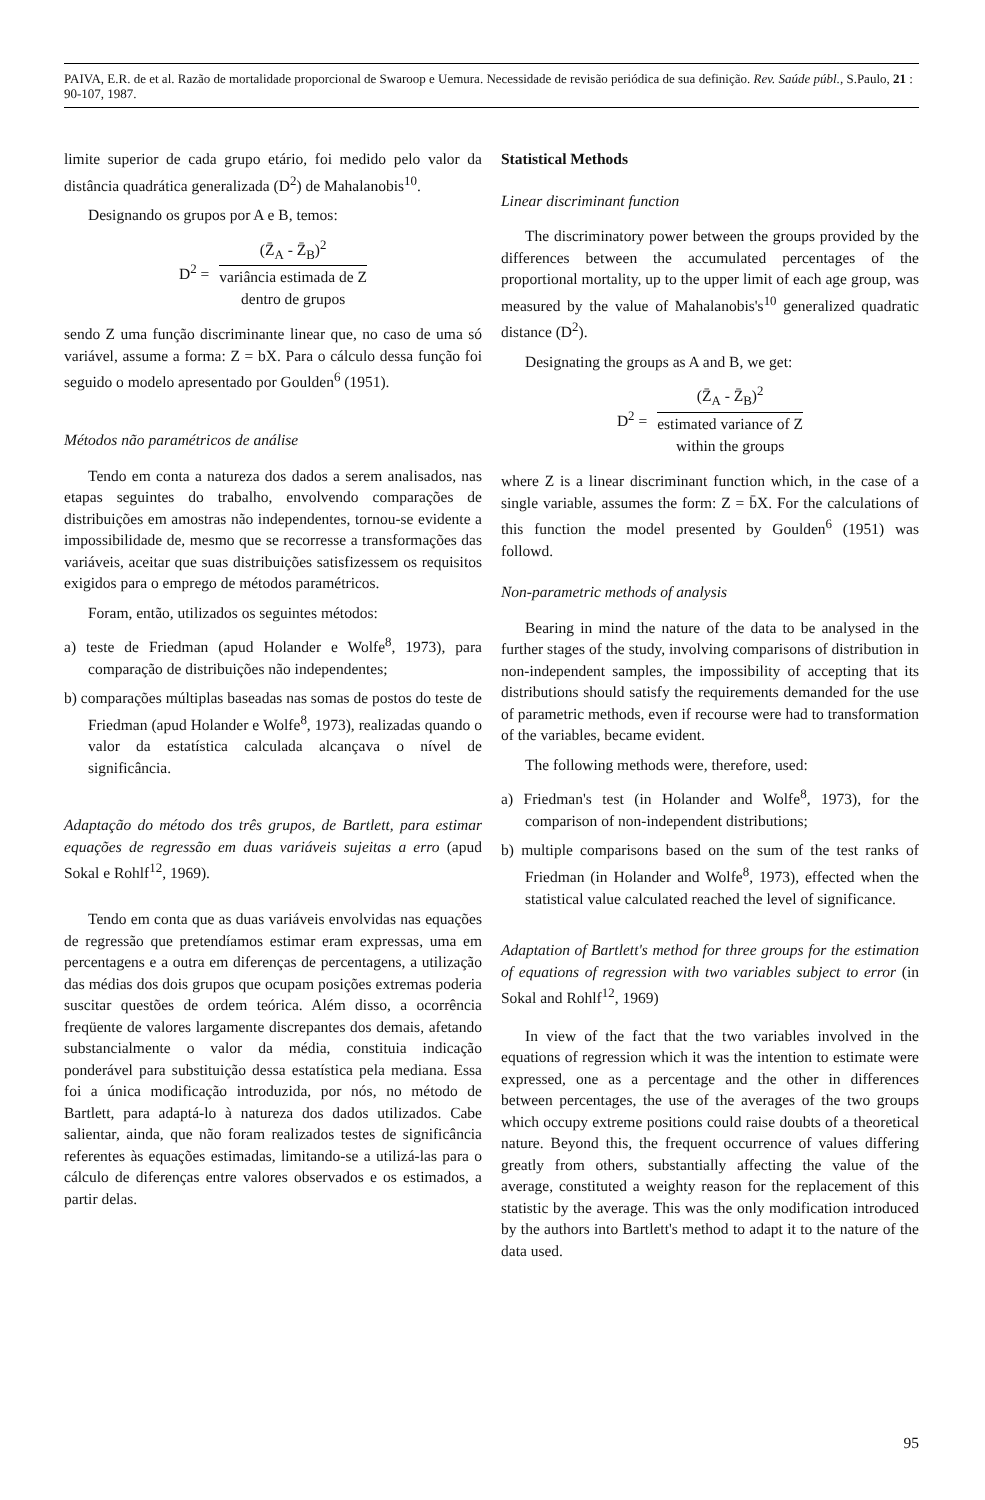PAIVA, E.R. de et al. Razão de mortalidade proporcional de Swaroop e Uemura. Necessidade de revisão periódica de sua definição. Rev. Saúde públ., S.Paulo, 21 : 90-107, 1987.
limite superior de cada grupo etário, foi medido pelo valor da distância quadrática generalizada (D<sup>2</sup>) de Mahalanobis<sup>10</sup>.
Designando os grupos por A e B, temos:
D<sup>2</sup> =
(Z̄<sub>A</sub> - Z̄<sub>B</sub>)<sup>2</sup>
variância estimada de Z
dentro de grupos
sendo Z uma função discriminante linear que, no caso de uma só variável, assume a forma: Z = bX. Para o cálculo dessa função foi seguido o modelo apresentado por Goulden<sup>6</sup> (1951).
Métodos não paramétricos de análise
Tendo em conta a natureza dos dados a serem analisados, nas etapas seguintes do trabalho, envolvendo comparações de distribuições em amostras não independentes, tornou-se evidente a impossibilidade de, mesmo que se recorresse a transformações das variáveis, aceitar que suas distribuições satisfizessem os requisitos exigidos para o emprego de métodos paramétricos.
Foram, então, utilizados os seguintes métodos:
a) teste de Friedman (apud Holander e Wolfe<sup>8</sup>, 1973), para comparação de distribuições não independentes;
b) comparações múltiplas baseadas nas somas de postos do teste de Friedman (apud Holander e Wolfe<sup>8</sup>, 1973), realizadas quando o valor da estatística calculada alcançava o nível de significância.
Adaptação do método dos três grupos, de Bartlett, para estimar equações de regressão em duas variáveis sujeitas a erro (apud Sokal e Rohlf<sup>12</sup>, 1969).
Tendo em conta que as duas variáveis envolvidas nas equações de regressão que pretendíamos estimar eram expressas, uma em percentagens e a outra em diferenças de percentagens, a utilização das médias dos dois grupos que ocupam posições extremas poderia suscitar questões de ordem teórica. Além disso, a ocorrência freqüente de valores largamente discrepantes dos demais, afetando substancialmente o valor da média, constituia indicação ponderável para substituição dessa estatística pela mediana. Essa foi a única modificação introduzida, por nós, no método de Bartlett, para adaptá-lo à natureza dos dados utilizados. Cabe salientar, ainda, que não foram realizados testes de significância referentes às equações estimadas, limitando-se a utilizá-las para o cálculo de diferenças entre valores observados e os estimados, a partir delas.
Statistical Methods
Linear discriminant function
The discriminatory power between the groups provided by the differences between the accumulated percentages of the proportional mortality, up to the upper limit of each age group, was measured by the value of Mahalanobis's<sup>10</sup> generalized quadratic distance (D<sup>2</sup>).
Designating the groups as A and B, we get:
D<sup>2</sup> =
(Z̄<sub>A</sub> - Z̄<sub>B</sub>)<sup>2</sup>
estimated variance of Z
within the groups
where Z is a linear discriminant function which, in the case of a single variable, assumes the form: Z = b̄X. For the calculations of this function the model presented by Goulden<sup>6</sup> (1951) was followd.
Non-parametric methods of analysis
Bearing in mind the nature of the data to be analysed in the further stages of the study, involving comparisons of distribution in non-independent samples, the impossibility of accepting that its distributions should satisfy the requirements demanded for the use of parametric methods, even if recourse were had to transformation of the variables, became evident.
The following methods were, therefore, used:
a) Friedman's test (in Holander and Wolfe<sup>8</sup>, 1973), for the comparison of non-independent distributions;
b) multiple comparisons based on the sum of the test ranks of Friedman (in Holander and Wolfe<sup>8</sup>, 1973), effected when the statistical value calculated reached the level of significance.
Adaptation of Bartlett's method for three groups for the estimation of equations of regression with two variables subject to error (in Sokal and Rohlf<sup>12</sup>, 1969)
In view of the fact that the two variables involved in the equations of regression which it was the intention to estimate were expressed, one as a percentage and the other in differences between percentages, the use of the averages of the two groups which occupy extreme positions could raise doubts of a theoretical nature. Beyond this, the frequent occurrence of values differing greatly from others, substantially affecting the value of the average, constituted a weighty reason for the replacement of this statistic by the average. This was the only modification introduced by the authors into Bartlett's method to adapt it to the nature of the data used.
95